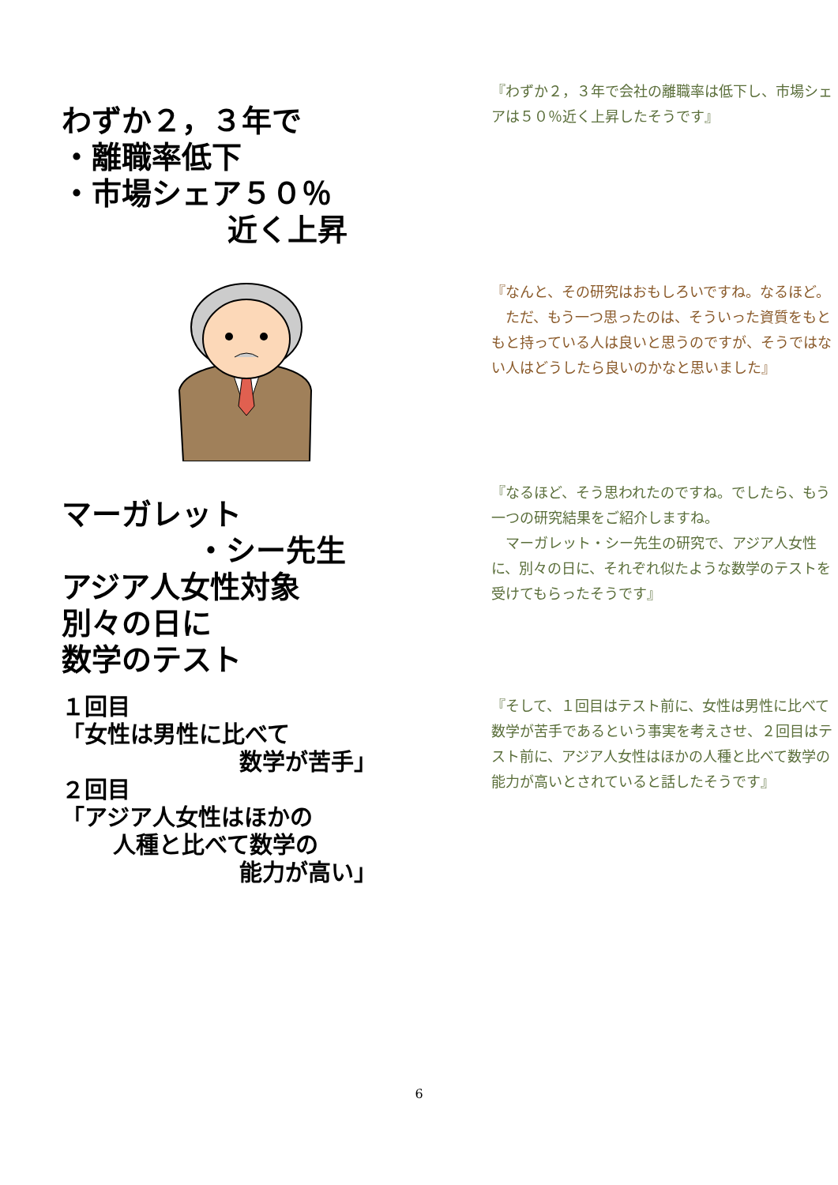わずか２，３年で
・離職率低下
・市場シェア５０％
近く上昇
『わずか２，３年で会社の離職率は低下し、市場シェアは５０％近く上昇したそうです』
『なんと、その研究はおもしろいですね。なるほど。
　ただ、もう一つ思ったのは、そういった資質をもともと持っている人は良いと思うのですが、そうではない人はどうしたら良いのかなと思いました』
マーガレット
・シー先生
アジア人女性対象
別々の日に
数学のテスト
『なるほど、そう思われたのですね。でしたら、もう一つの研究結果をご紹介しますね。
　マーガレット・シー先生の研究で、アジア人女性に、別々の日に、それぞれ似たような数学のテストを受けてもらったそうです』
１回目
「女性は男性に比べて
数学が苦手」
２回目
「アジア人女性はほかの
人種と比べて数学の
能力が高い」
『そして、１回目はテスト前に、女性は男性に比べて数学が苦手であるという事実を考えさせ、２回目はテスト前に、アジア人女性はほかの人種と比べて数学の能力が高いとされていると話したそうです』
6